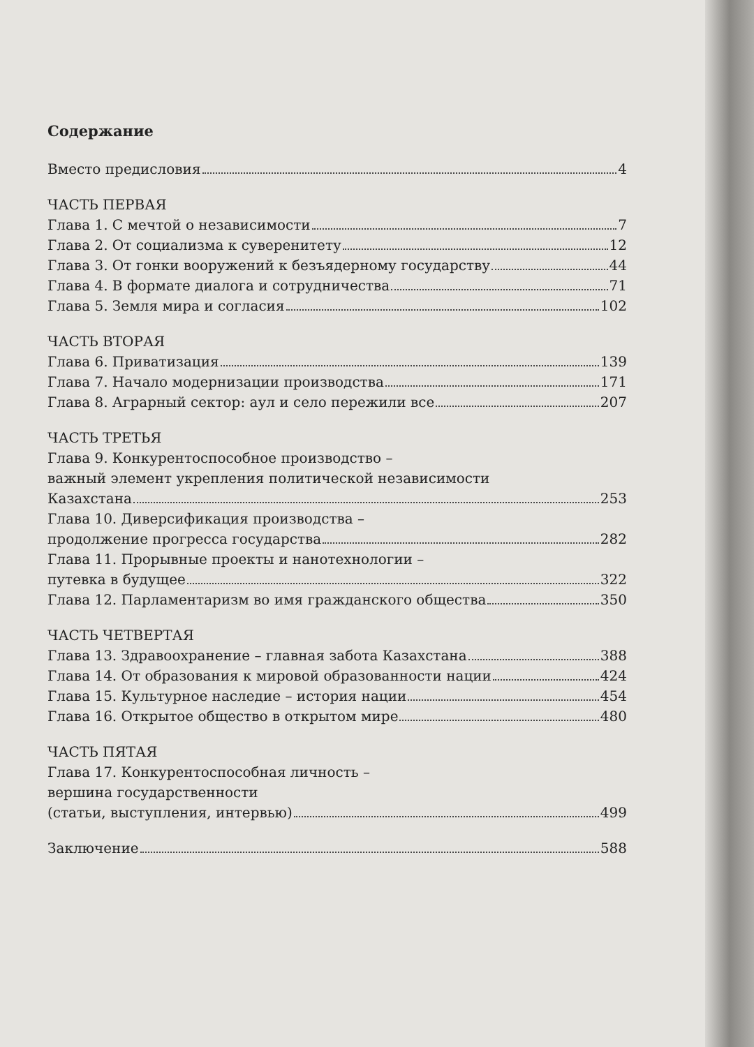Содержание
Вместо предисловия 4
ЧАСТЬ ПЕРВАЯ
Глава 1. С мечтой о независимости 7
Глава 2. От социализма к суверенитету 12
Глава 3. От гонки вооружений к безъядерному государству 44
Глава 4. В формате диалога и сотрудничества 71
Глава 5. Земля мира и согласия 102
ЧАСТЬ ВТОРАЯ
Глава 6. Приватизация 139
Глава 7. Начало модернизации производства 171
Глава 8. Аграрный сектор: аул и село пережили все 207
ЧАСТЬ ТРЕТЬЯ
Глава 9. Конкурентоспособное производство –
важный элемент укрепления политической независимости
Казахстана 253
Глава 10. Диверсификация производства –
продолжение прогресса государства 282
Глава 11. Прорывные проекты и нанотехнологии –
путевка в будущее 322
Глава 12. Парламентаризм во имя гражданского общества 350
ЧАСТЬ ЧЕТВЕРТАЯ
Глава 13. Здравоохранение – главная забота Казахстана 388
Глава 14. От образования к мировой образованности нации 424
Глава 15. Культурное наследие – история нации 454
Глава 16. Открытое общество в открытом мире 480
ЧАСТЬ ПЯТАЯ
Глава 17. Конкурентоспособная личность –
вершина государственности
(статьи, выступления, интервью) 499
Заключение 588